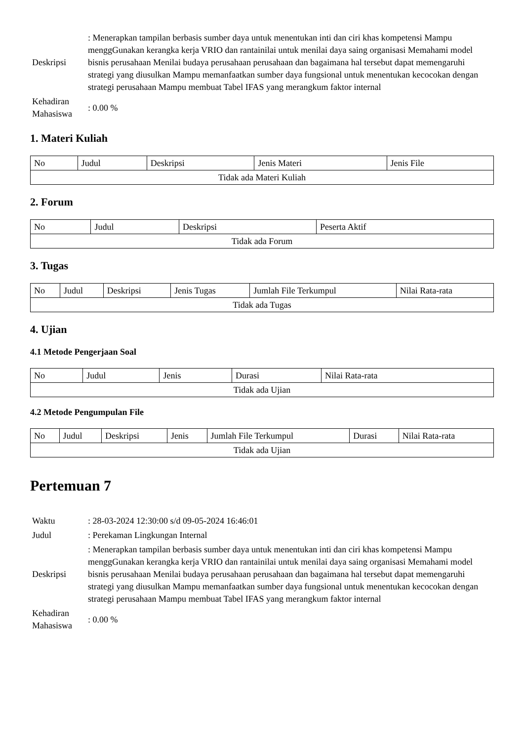| Deskripsi | : Menerapkan tampilan berbasis sumber daya untuk menentukan inti dan ciri khas kompetensi Mampu menggGunakan kerangka kerja VRIO dan rantainilai untuk menilai daya saing organisasi Memahami model bisnis perusahaan Menilai budaya perusahaan perusahaan dan bagaimana hal tersebut dapat memengaruhi strategi yang diusulkan Mampu memanfaatkan sumber daya fungsional untuk menentukan kecocokan dengan strategi perusahaan Mampu membuat Tabel IFAS yang merangkum faktor internal |
| Kehadiran Mahasiswa | : 0.00 % |
1. Materi Kuliah
| No | Judul | Deskripsi | Jenis Materi | Jenis File |
| --- | --- | --- | --- | --- |
| Tidak ada Materi Kuliah | | | | |
2. Forum
| No | Judul | Deskripsi | Peserta Aktif |
| --- | --- | --- | --- |
| Tidak ada Forum | | | |
3. Tugas
| No | Judul | Deskripsi | Jenis Tugas | Jumlah File Terkumpul | Nilai Rata-rata |
| --- | --- | --- | --- | --- | --- |
| Tidak ada Tugas | | | | | |
4. Ujian
4.1 Metode Pengerjaan Soal
| No | Judul | Jenis | Durasi | Nilai Rata-rata |
| --- | --- | --- | --- | --- |
| Tidak ada Ujian | | | | |
4.2 Metode Pengumpulan File
| No | Judul | Deskripsi | Jenis | Jumlah File Terkumpul | Durasi | Nilai Rata-rata |
| --- | --- | --- | --- | --- | --- | --- |
| Tidak ada Ujian | | | | | | |
Pertemuan 7
| Waktu | : 28-03-2024 12:30:00 s/d 09-05-2024 16:46:01 |
| Judul | : Perekaman Lingkungan Internal |
| Deskripsi | : Menerapkan tampilan berbasis sumber daya untuk menentukan inti dan ciri khas kompetensi Mampu menggGunakan kerangka kerja VRIO dan rantainilai untuk menilai daya saing organisasi Memahami model bisnis perusahaan Menilai budaya perusahaan perusahaan dan bagaimana hal tersebut dapat memengaruhi strategi yang diusulkan Mampu memanfaatkan sumber daya fungsional untuk menentukan kecocokan dengan strategi perusahaan Mampu membuat Tabel IFAS yang merangkum faktor internal |
| Kehadiran Mahasiswa | : 0.00 % |